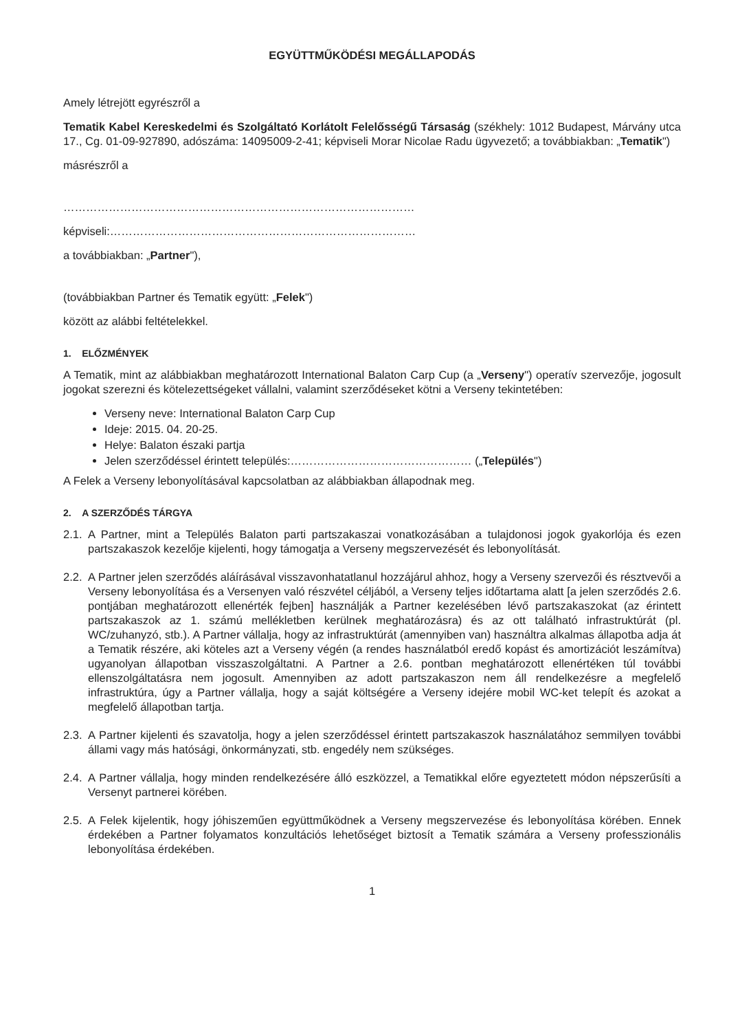EGYÜTTMŰKÖDÉSI MEGÁLLAPODÁS
Amely létrejött egyrészről a
Tematik Kabel Kereskedelmi és Szolgáltató Korlátolt Felelősségű Társaság (székhely: 1012 Budapest, Márvány utca 17., Cg. 01-09-927890, adószáma: 14095009-2-41; képviseli Morar Nicolae Radu ügyvezető; a továbbiakban: „Tematik")
másrészről a
…………………………………………………………………………………
képviseli:………………………………………………………………………
a továbbiakban: „Partner"),
(továbbiakban Partner és Tematik együtt: „Felek")
között az alábbi feltételekkel.
1. ELŐZMÉNYEK
A Tematik, mint az alábbiakban meghatározott International Balaton Carp Cup (a „Verseny") operatív szervezője, jogosult jogokat szerezni és kötelezettségeket vállalni, valamint szerződéseket kötni a Verseny tekintetében:
Verseny neve: International Balaton Carp Cup
Ideje: 2015. 04. 20-25.
Helye: Balaton északi partja
Jelen szerződéssel érintett település:………………………………………… („Település")
A Felek a Verseny lebonyolításával kapcsolatban az alábbiakban állapodnak meg.
2. A SZERZŐDÉS TÁRGYA
2.1.
A Partner, mint a Település Balaton parti partszakaszai vonatkozásában a tulajdonosi jogok gyakorlója és ezen partszakaszok kezelője kijelenti, hogy támogatja a Verseny megszervezését és lebonyolítását.
2.2.
A Partner jelen szerződés aláírásával visszavonhatatlanul hozzájárul ahhoz, hogy a Verseny szervezői és résztvevői a Verseny lebonyolítása és a Versenyen való részvétel céljából, a Verseny teljes időtartama alatt [a jelen szerződés 2.6. pontjában meghatározott ellenérték fejben] használják a Partner kezelésében lévő partszakaszokat (az érintett partszakaszok az 1. számú mellékletben kerülnek meghatározásra) és az ott található infrastruktúrát (pl. WC/zuhanyzó, stb.). A Partner vállalja, hogy az infrastruktúrát (amennyiben van) használtra alkalmas állapotba adja át a Tematik részére, aki köteles azt a Verseny végén (a rendes használatból eredő kopást és amortizációt leszámítva) ugyanolyan állapotban visszaszolgáltatni. A Partner a 2.6. pontban meghatározott ellenértéken túl további ellenszolgáltatásra nem jogosult. Amennyiben az adott partszakaszon nem áll rendelkezésre a megfelelő infrastruktúra, úgy a Partner vállalja, hogy a saját költségére a Verseny idejére mobil WC-ket telepít és azokat a megfelelő állapotban tartja.
2.3.
A Partner kijelenti és szavatolja, hogy a jelen szerződéssel érintett partszakaszok használatához semmilyen további állami vagy más hatósági, önkormányzati, stb. engedély nem szükséges.
2.4.
A Partner vállalja, hogy minden rendelkezésére álló eszközzel, a Tematikkal előre egyeztetett módon népszerűsíti a Versenyt partnerei körében.
2.5.
A Felek kijelentik, hogy jóhiszeműen együttműködnek a Verseny megszervezése és lebonyolítása körében. Ennek érdekében a Partner folyamatos konzultációs lehetőséget biztosít a Tematik számára a Verseny professzionális lebonyolítása érdekében.
1